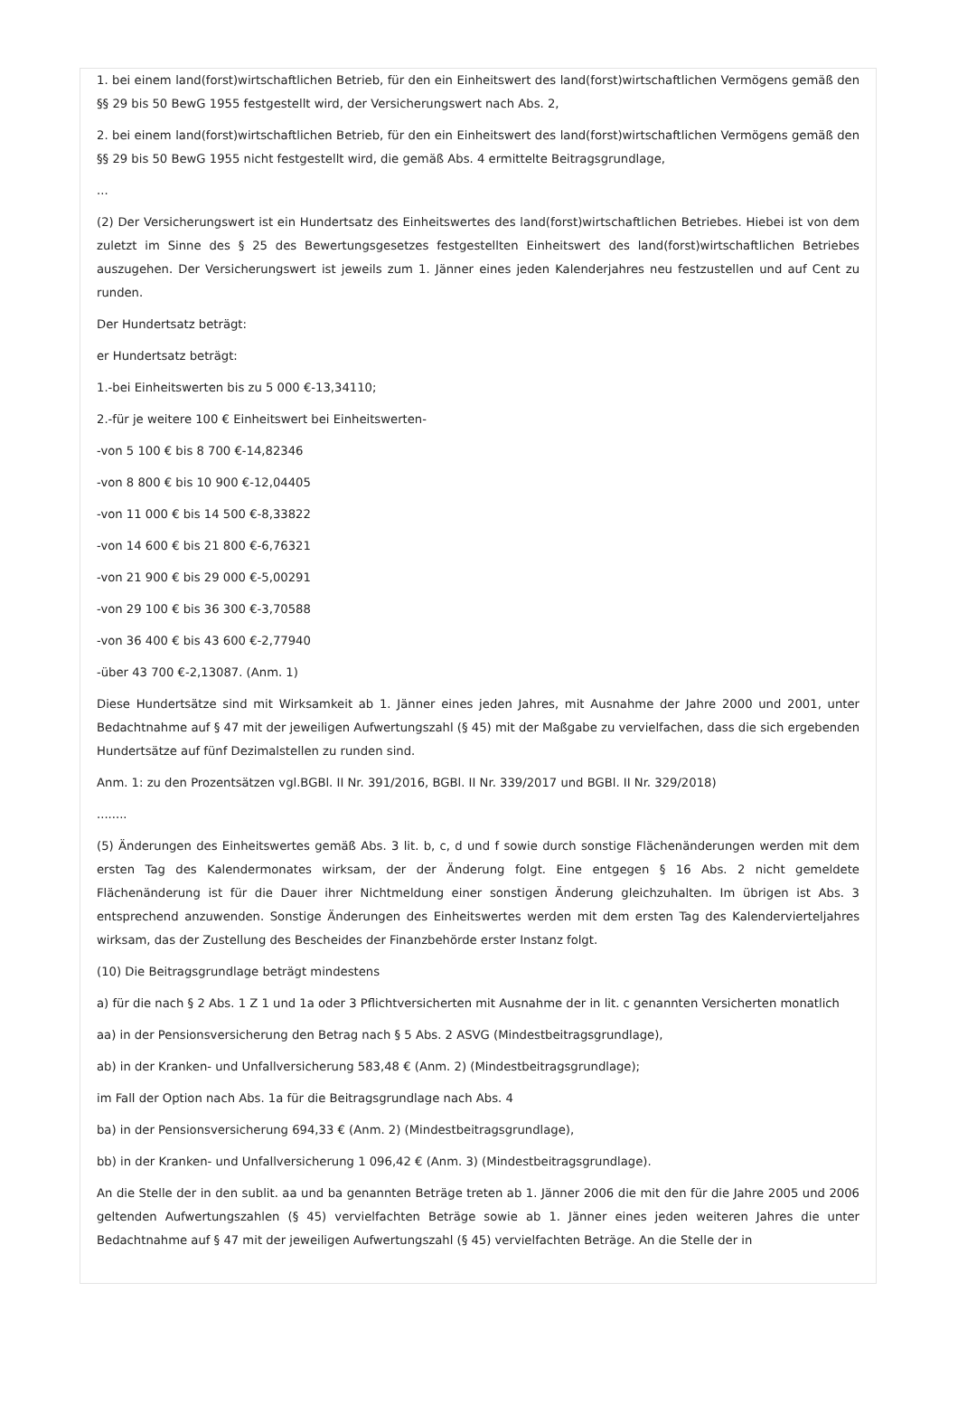1. bei einem land(forst)wirtschaftlichen Betrieb, für den ein Einheitswert des land(forst)wirtschaftlichen Vermögens gemäß den §§ 29 bis 50 BewG 1955 festgestellt wird, der Versicherungswert nach Abs. 2,
2. bei einem land(forst)wirtschaftlichen Betrieb, für den ein Einheitswert des land(forst)wirtschaftlichen Vermögens gemäß den §§ 29 bis 50 BewG 1955 nicht festgestellt wird, die gemäß Abs. 4 ermittelte Beitragsgrundlage,
...
(2) Der Versicherungswert ist ein Hundertsatz des Einheitswertes des land(forst)wirtschaftlichen Betriebes. Hiebei ist von dem zuletzt im Sinne des § 25 des Bewertungsgesetzes festgestellten Einheitswert des land(forst)wirtschaftlichen Betriebes auszugehen. Der Versicherungswert ist jeweils zum 1. Jänner eines jeden Kalenderjahres neu festzustellen und auf Cent zu runden.
Der Hundertsatz beträgt:
er Hundertsatz beträgt:
1.-bei Einheitswerten bis zu 5 000 €-13,34110;
2.-für je weitere 100 € Einheitswert bei Einheitswerten-
-von 5 100 € bis 8 700 €-14,82346
-von 8 800 € bis 10 900 €-12,04405
-von 11 000 € bis 14 500 €-8,33822
-von 14 600 € bis 21 800 €-6,76321
-von 21 900 € bis 29 000 €-5,00291
-von 29 100 € bis 36 300 €-3,70588
-von 36 400 € bis 43 600 €-2,77940
-über 43 700 €-2,13087. (Anm. 1)
Diese Hundertsätze sind mit Wirksamkeit ab 1. Jänner eines jeden Jahres, mit Ausnahme der Jahre 2000 und 2001, unter Bedachtnahme auf § 47 mit der jeweiligen Aufwertungszahl (§ 45) mit der Maßgabe zu vervielfachen, dass die sich ergebenden Hundertsätze auf fünf Dezimalstellen zu runden sind.
Anm. 1: zu den Prozentsätzen vgl.BGBl. II Nr. 391/2016, BGBl. II Nr. 339/2017 und BGBl. II Nr. 329/2018)
........
(5) Änderungen des Einheitswertes gemäß Abs. 3 lit. b, c, d und f sowie durch sonstige Flächenänderungen werden mit dem ersten Tag des Kalendermonates wirksam, der der Änderung folgt. Eine entgegen § 16 Abs. 2 nicht gemeldete Flächenänderung ist für die Dauer ihrer Nichtmeldung einer sonstigen Änderung gleichzuhalten. Im übrigen ist Abs. 3 entsprechend anzuwenden. Sonstige Änderungen des Einheitswertes werden mit dem ersten Tag des Kalendervierteljahres wirksam, das der Zustellung des Bescheides der Finanzbehörde erster Instanz folgt.
(10) Die Beitragsgrundlage beträgt mindestens
a) für die nach § 2 Abs. 1 Z 1 und 1a oder 3 Pflichtversicherten mit Ausnahme der in lit. c genannten Versicherten monatlich
aa) in der Pensionsversicherung den Betrag nach § 5 Abs. 2 ASVG (Mindestbeitragsgrundlage),
ab) in der Kranken- und Unfallversicherung 583,48 € (Anm. 2) (Mindestbeitragsgrundlage);
im Fall der Option nach Abs. 1a für die Beitragsgrundlage nach Abs. 4
ba) in der Pensionsversicherung 694,33 € (Anm. 2) (Mindestbeitragsgrundlage),
bb) in der Kranken- und Unfallversicherung 1 096,42 € (Anm. 3) (Mindestbeitragsgrundlage).
An die Stelle der in den sublit. aa und ba genannten Beträge treten ab 1. Jänner 2006 die mit den für die Jahre 2005 und 2006 geltenden Aufwertungszahlen (§ 45) vervielfachten Beträge sowie ab 1. Jänner eines jeden weiteren Jahres die unter Bedachtnahme auf § 47 mit der jeweiligen Aufwertungszahl (§ 45) vervielfachten Beträge. An die Stelle der in